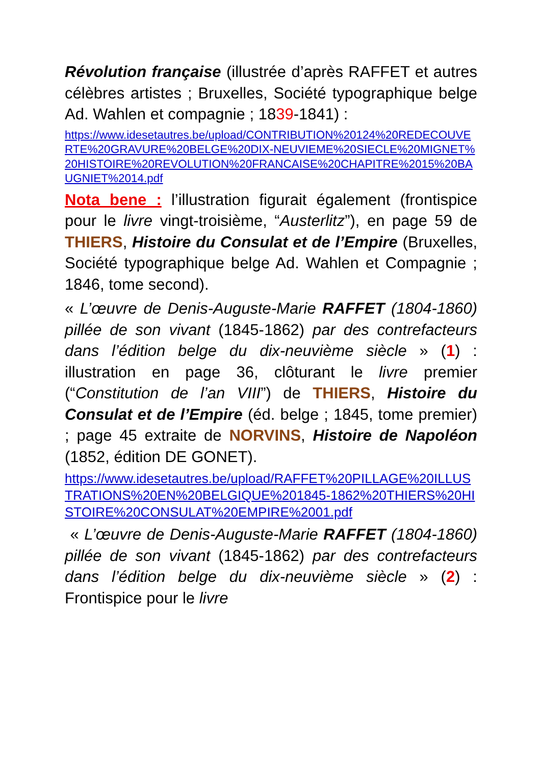Révolution française (illustrée d’après RAFFET et autres célèbres artistes ; Bruxelles, Société typographique belge Ad. Wahlen et compagnie ; 1839-1841) :
https://www.idesetautres.be/upload/CONTRIBUTION%20124%20REDECOUVERTE%20GRAVURE%20BELGE%20DIX-NEUVIEME%20SIECLE%20MIGNET%20HISTOIRE%20REVOLUTION%20FRANCAISE%20CHAPITRE%2015%20BAUGNIET%2014.pdf
Nota bene : l’illustration figurait également (frontispice pour le livre vingt-troisième, “Austerlitz”), en page 59 de THIERS, Histoire du Consulat et de l’Empire (Bruxelles, Société typographique belge Ad. Wahlen et Compagnie ; 1846, tome second).
« L’œuvre de Denis-Auguste-Marie RAFFET (1804-1860) pillée de son vivant (1845-1862) par des contrefacteurs dans l’édition belge du dix-neuvième siècle » (1) : illustration en page 36, clôturant le livre premier (“Constitution de l’an VIII”) de THIERS, Histoire du Consulat et de l’Empire (éd. belge ; 1845, tome premier) ; page 45 extraite de NORVINS, Histoire de Napoléon (1852, édition DE GONET).
https://www.idesetautres.be/upload/RAFFET%20PILLAGE%20ILLUSTRATIONS%20EN%20BELGIQUE%201845-1862%20THIERS%20HISTOIRE%20CONSULAT%20EMPIRE%2001.pdf
« L’œuvre de Denis-Auguste-Marie RAFFET (1804-1860) pillée de son vivant (1845-1862) par des contrefacteurs dans l’édition belge du dix-neuvième siècle » (2) : Frontispice pour le livre